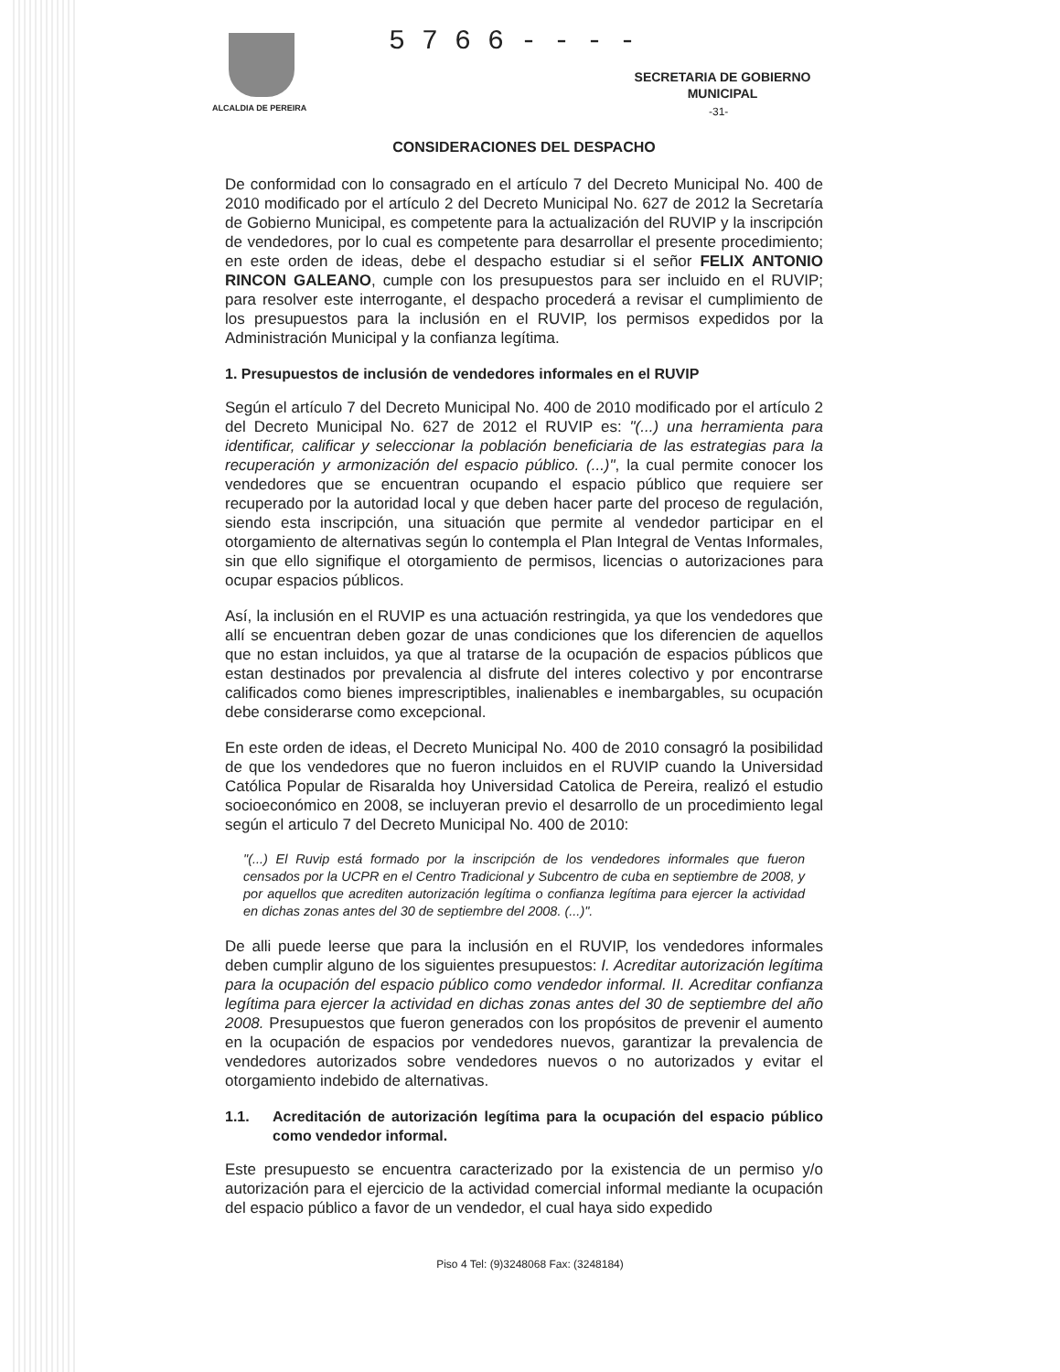5 7 6 6 - - - -
ALCALDIA DE PEREIRA
SECRETARIA DE GOBIERNO
MUNICIPAL
-31-
CONSIDERACIONES DEL DESPACHO
De conformidad con lo consagrado en el artículo 7 del Decreto Municipal No. 400 de 2010 modificado por el artículo 2 del Decreto Municipal No. 627 de 2012 la Secretaría de Gobierno Municipal, es competente para la actualización del RUVIP y la inscripción de vendedores, por lo cual es competente para desarrollar el presente procedimiento; en este orden de ideas, debe el despacho estudiar si el señor FELIX ANTONIO RINCON GALEANO, cumple con los presupuestos para ser incluido en el RUVIP; para resolver este interrogante, el despacho procederá a revisar el cumplimiento de los presupuestos para la inclusión en el RUVIP, los permisos expedidos por la Administración Municipal y la confianza legítima.
1. Presupuestos de inclusión de vendedores informales en el RUVIP
Según el artículo 7 del Decreto Municipal No. 400 de 2010 modificado por el artículo 2 del Decreto Municipal No. 627 de 2012 el RUVIP es: "(...) una herramienta para identificar, calificar y seleccionar la población beneficiaria de las estrategias para la recuperación y armonización del espacio público. (...)", la cual permite conocer los vendedores que se encuentran ocupando el espacio público que requiere ser recuperado por la autoridad local y que deben hacer parte del proceso de regulación, siendo esta inscripción, una situación que permite al vendedor participar en el otorgamiento de alternativas según lo contempla el Plan Integral de Ventas Informales, sin que ello signifique el otorgamiento de permisos, licencias o autorizaciones para ocupar espacios públicos.
Así, la inclusión en el RUVIP es una actuación restringida, ya que los vendedores que allí se encuentran deben gozar de unas condiciones que los diferencien de aquellos que no estan incluidos, ya que al tratarse de la ocupación de espacios públicos que estan destinados por prevalencia al disfrute del interes colectivo y por encontrarse calificados como bienes imprescriptibles, inalienables e inembargables, su ocupación debe considerarse como excepcional.
En este orden de ideas, el Decreto Municipal No. 400 de 2010 consagró la posibilidad de que los vendedores que no fueron incluidos en el RUVIP cuando la Universidad Católica Popular de Risaralda hoy Universidad Catolica de Pereira, realizó el estudio socioeconómico en 2008, se incluyeran previo el desarrollo de un procedimiento legal según el articulo 7 del Decreto Municipal No. 400 de 2010:
"(...) El Ruvip está formado por la inscripción de los vendedores informales que fueron censados por la UCPR en el Centro Tradicional y Subcentro de cuba en septiembre de 2008, y por aquellos que acrediten autorización legítima o confianza legítima para ejercer la actividad en dichas zonas antes del 30 de septiembre del 2008. (...)".
De alli puede leerse que para la inclusión en el RUVIP, los vendedores informales deben cumplir alguno de los siguientes presupuestos: I. Acreditar autorización legítima para la ocupación del espacio público como vendedor informal. II. Acreditar confianza legítima para ejercer la actividad en dichas zonas antes del 30 de septiembre del año 2008. Presupuestos que fueron generados con los propósitos de prevenir el aumento en la ocupación de espacios por vendedores nuevos, garantizar la prevalencia de vendedores autorizados sobre vendedores nuevos o no autorizados y evitar el otorgamiento indebido de alternativas.
1.1. Acreditación de autorización legítima para la ocupación del espacio público como vendedor informal.
Este presupuesto se encuentra caracterizado por la existencia de un permiso y/o autorización para el ejercicio de la actividad comercial informal mediante la ocupación del espacio público a favor de un vendedor, el cual haya sido expedido
Piso 4 Tel: (9)3248068 Fax: (3248184)